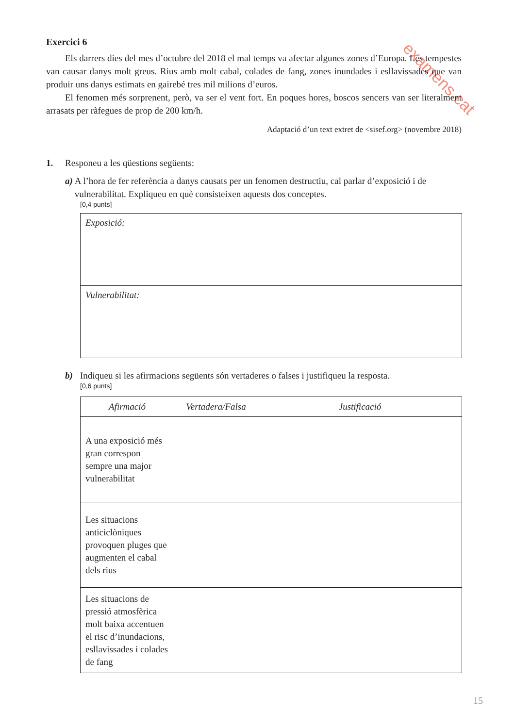examens.cat
Exercici 6
Els darrers dies del mes d’octubre del 2018 el mal temps va afectar algunes zones d’Europa. Les tempestes van causar danys molt greus. Rius amb molt cabal, colades de fang, zones inundades i esllavissades que van produir uns danys estimats en gairebé tres mil milions d’euros.
El fenomen més sorprenent, però, va ser el vent fort. En poques hores, boscos sencers van ser literalment arrasats per ràfegues de prop de 200 km/h.
Adaptació d’un text extret de <sisef.org> (novembre 2018)
1. Responeu a les qüestions següents:
a) A l’hora de fer referència a danys causats per un fenomen destructiu, cal parlar d’exposició i de vulnerabilitat. Expliqueu en què consisteixen aquests dos conceptes.
[0,4 punts]
Exposició:
Vulnerabilitat:
b) Indiqueu si les afirmacions següents són vertaderes o falses i justifiqueu la resposta.
[0,6 punts]
| Afirmació | Vertadera/Falsa | Justificació |
| --- | --- | --- |
| A una exposició més gran correspon sempre una major vulnerabilitat | | |
| Les situacions anticiclòniques provoquen pluges que augmenten el cabal dels rius | | |
| Les situacions de pressió atmosfèrica molt baixa accentuen el risc d’inundacions, esllavissades i colades de fang | | |
15